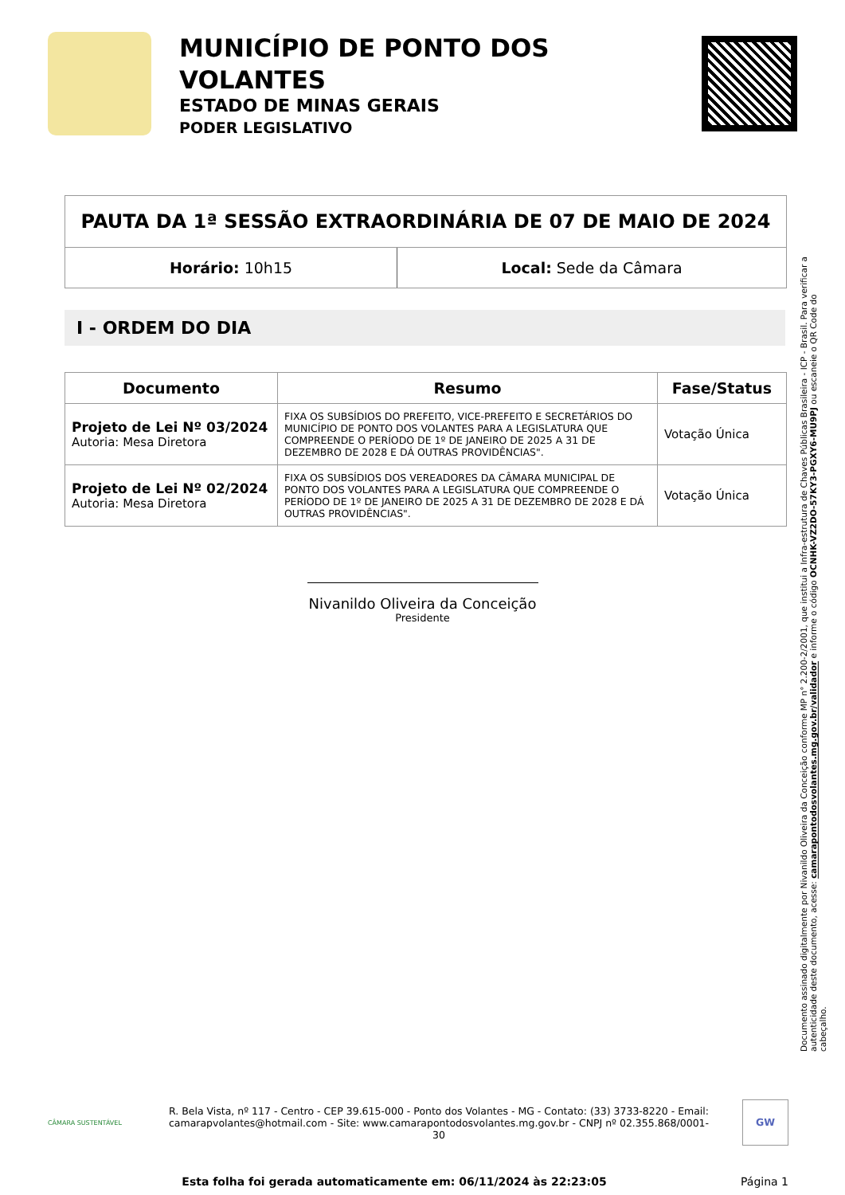MUNICÍPIO DE PONTO DOS VOLANTES
ESTADO DE MINAS GERAIS
PODER LEGISLATIVO
PAUTA DA 1ª SESSÃO EXTRAORDINÁRIA DE 07 DE MAIO DE 2024
Horário: 10h15 Local: Sede da Câmara
I - ORDEM DO DIA
| Documento | Resumo | Fase/Status |
| --- | --- | --- |
| Projeto de Lei Nº 03/2024 Autoria: Mesa Diretora | FIXA OS SUBSÍDIOS DO PREFEITO, VICE-PREFEITO E SECRETÁRIOS DO MUNICÍPIO DE PONTO DOS VOLANTES PARA A LEGISLATURA QUE COMPREENDE O PERÍODO DE 1º DE JANEIRO DE 2025 A 31 DE DEZEMBRO DE 2028 E DÁ OUTRAS PROVIDÊNCIAS". | Votação Única |
| Projeto de Lei Nº 02/2024 Autoria: Mesa Diretora | FIXA OS SUBSÍDIOS DOS VEREADORES DA CÂMARA MUNICIPAL DE PONTO DOS VOLANTES PARA A LEGISLATURA QUE COMPREENDE O PERÍODO DE 1º DE JANEIRO DE 2025 A 31 DE DEZEMBRO DE 2028 E DÁ OUTRAS PROVIDÊNCIAS". | Votação Única |
Nivanildo Oliveira da Conceição
Presidente
Documento assinado digitalmente por Nivanildo Oliveira da Conceição conforme MP n° 2.200-2/2001, que institui a Infra-estrutura de Chaves Públicas Brasileira - ICP - Brasil. Para verificar a autenticidade deste documento, acesse: camarapontodosvolantes.mg.gov.br/validador e informe o código OCNHK-VZ2DO-57KY3-PGXY6-MU9PJ ou escaneie o QR Code do cabeçalho.
CÂMARA SUSTENTÁVEL
R. Bela Vista, nº 117 - Centro - CEP 39.615-000 - Ponto dos Volantes - MG - Contato: (33) 3733-8220 - Email: camarapvolantes@hotmail.com - Site: www.camarapontodosvolantes.mg.gov.br - CNPJ nº 02.355.868/0001-30
GW
Esta folha foi gerada automaticamente em: 06/11/2024 às 22:23:05 Página 1